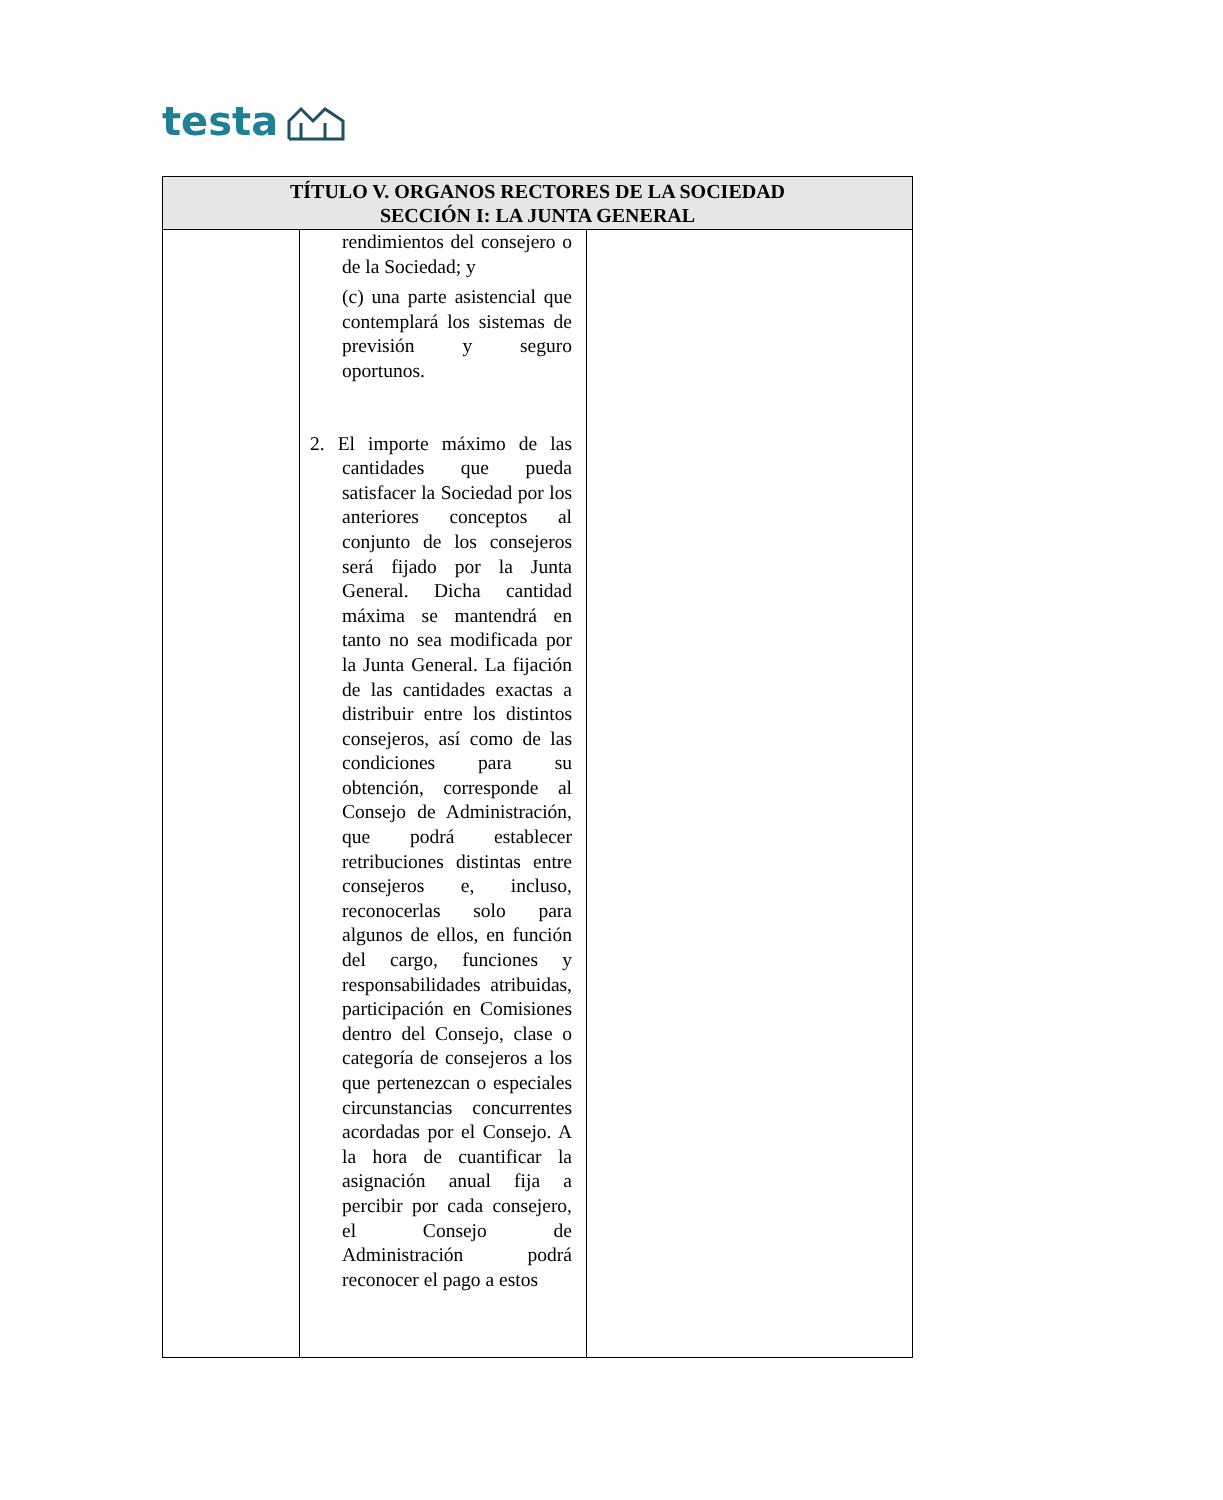testa
| TÍTULO V. ORGANOS RECTORES DE LA SOCIEDAD SECCIÓN I: LA JUNTA GENERAL | | |
| --- | --- | --- |
| | rendimientos del consejero o de la Sociedad; y (c) una parte asistencial que contemplará los sistemas de previsión y seguro oportunos. 2. El importe máximo de las cantidades que pueda satisfacer la Sociedad por los anteriores conceptos al conjunto de los consejeros será fijado por la Junta General. Dicha cantidad máxima se mantendrá en tanto no sea modificada por la Junta General. La fijación de las cantidades exactas a distribuir entre los distintos consejeros, así como de las condiciones para su obtención, corresponde al Consejo de Administración, que podrá establecer retribuciones distintas entre consejeros e, incluso, reconocerlas solo para algunos de ellos, en función del cargo, funciones y responsabilidades atribuidas, participación en Comisiones dentro del Consejo, clase o categoría de consejeros a los que pertenezcan o especiales circunstancias concurrentes acordadas por el Consejo. A la hora de cuantificar la asignación anual fija a percibir por cada consejero, el Consejo de Administración podrá reconocer el pago a estos | |